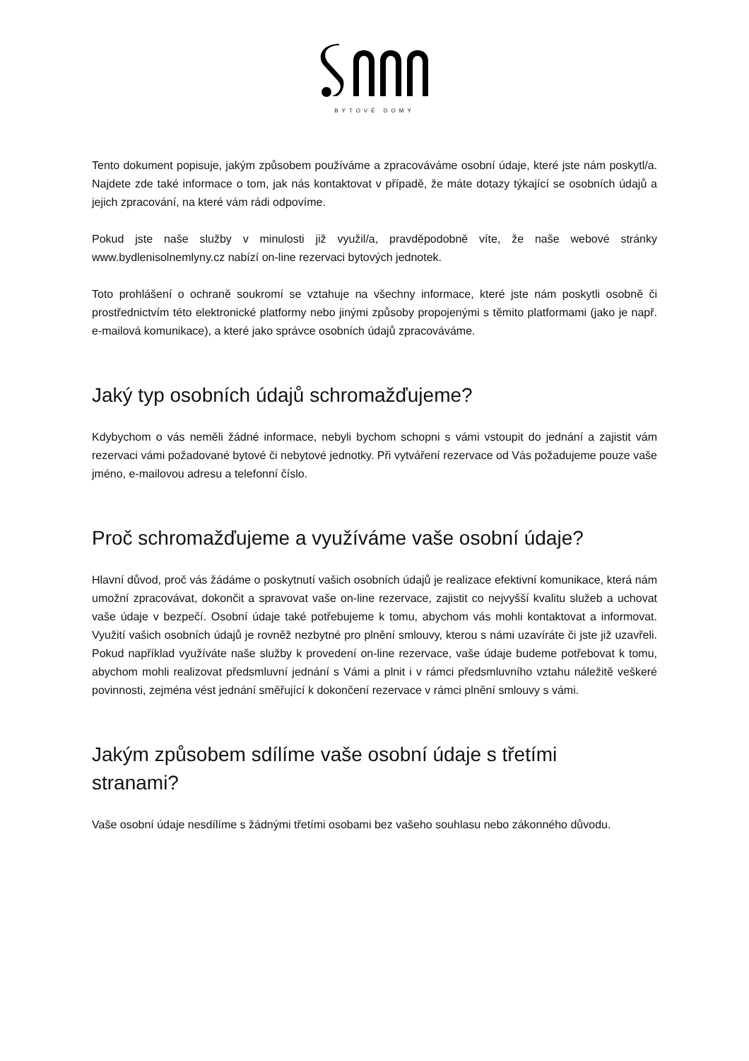BYTOVÉ DOMY
Tento dokument popisuje, jakým způsobem používáme a zpracováváme osobní údaje, které jste nám poskytl/a. Najdete zde také informace o tom, jak nás kontaktovat v případě, že máte dotazy týkající se osobních údajů a jejich zpracování, na které vám rádi odpovíme.
Pokud jste naše služby v minulosti již využil/a, pravděpodobně víte, že naše webové stránky www.bydlenisolnemlyny.cz nabízí on-line rezervaci bytových jednotek.
Toto prohlášení o ochraně soukromí se vztahuje na všechny informace, které jste nám poskytli osobně či prostřednictvím této elektronické platformy nebo jinými způsoby propojenými s těmito platformami (jako je např. e-mailová komunikace), a které jako správce osobních údajů zpracováváme.
Jaký typ osobních údajů schromažďujeme?
Kdybychom o vás neměli žádné informace, nebyli bychom schopni s vámi vstoupit do jednání a zajistit vám rezervaci vámi požadované bytové či nebytové jednotky. Při vytváření rezervace od Vás požadujeme pouze vaše jméno, e-mailovou adresu a telefonní číslo.
Proč schromažďujeme a využíváme vaše osobní údaje?
Hlavní důvod, proč vás žádáme o poskytnutí vašich osobních údajů je realizace efektivní komunikace, která nám umožní zpracovávat, dokončit a spravovat vaše on-line rezervace, zajistit co nejvyšší kvalitu služeb a uchovat vaše údaje v bezpečí. Osobní údaje také potřebujeme k tomu, abychom vás mohli kontaktovat a informovat. Využití vašich osobních údajů je rovněž nezbytné pro plnění smlouvy, kterou s námi uzavíráte či jste již uzavřeli. Pokud například využíváte naše služby k provedení on-line rezervace, vaše údaje budeme potřebovat k tomu, abychom mohli realizovat předsmluvní jednání s Vámi a plnit i v rámci předsmluvního vztahu náležitě veškeré povinnosti, zejména vést jednání směřující k dokončení rezervace v rámci plnění smlouvy s vámi.
Jakým způsobem sdílíme vaše osobní údaje s třetími
stranami?
Vaše osobní údaje nesdílíme s žádnými třetími osobami bez vašeho souhlasu nebo zákonného důvodu.